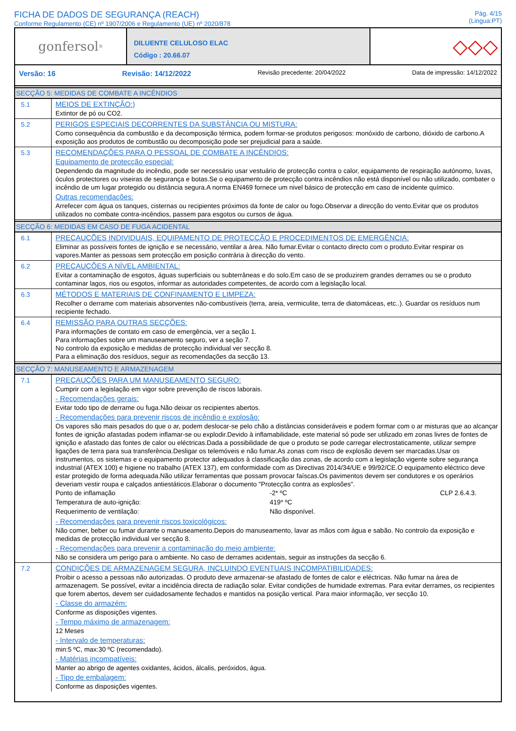FICHA DE DADOS DE SEGURANÇA (REACH)
Conforme Regulamento (CE) nº 1907/2006 e Regulamento (UE) nº 2020/878
Pág. 4/15
(Lingua:PT)
gonfersol<sup>®</sup>
DILUENTE CELULOSO ELAC
Código : 20.66.07
◇◇◇
Versão: 16 Revisão: 14/12/2022 Revisão precedente: 20/04/2022 Data de impressão: 14/12/2022
SECÇÃO 5: MEDIDAS DE COMBATE A INCÊNDIOS
5.1
MEIOS DE EXTINÇÃO:)
Extintor de pó ou CO2.
5.2
PERIGOS ESPECIAIS DECORRENTES DA SUBSTÂNCIA OU MISTURA:
Como consequência da combustão e da decomposição térmica, podem formar-se produtos perigosos: monóxido de carbono, dióxido de carbono.A exposição aos produtos de combustão ou decomposição pode ser prejudicial para a saúde.
5.3
RECOMENDAÇÕES PARA O PESSOAL DE COMBATE A INCÊNDIOS:
Equipamento de protecção especial:
Dependendo da magnitude do incêndio, pode ser necessário usar vestuário de protecção contra o calor, equipamento de respiração autónomo, luvas, óculos protectores ou viseiras de segurança e botas.Se o equipamento de protecção contra incêndios não está disponível ou não utilizado, combater o incêndio de um lugar protegido ou distância segura.A norma EN469 fornece um nivel básico de protecção em caso de incidente químico.
Outras recomendações:
Arrefecer com água os tanques, cisternas ou recipientes próximos da fonte de calor ou fogo.Observar a direcção do vento.Evitar que os produtos utilizados no combate contra-incêndios, passem para esgotos ou cursos de água.
SECÇÃO 6: MEDIDAS EM CASO DE FUGA ACIDENTAL
6.1
PRECAUÇÕES INDIVIDUAIS, EQUIPAMENTO DE PROTECÇÃO E PROCEDIMENTOS DE EMERGÊNCIA:
Eliminar as possíveis fontes de ignição e se necessário, ventilar a área. Não fumar.Evitar o contacto directo com o produto.Evitar respirar os vapores.Manter as pessoas sem protecção em posição contrária à direcção do vento.
6.2
PRECAUÇÕES A NÍVEL AMBIENTAL:
Evitar a contaminação de esgotos, águas superficiais ou subterrâneas e do solo.Em caso de se produzirem grandes derrames ou se o produto contaminar lagos, rios ou esgotos, informar as autoridades competentes, de acordo com a legislação local.
6.3
MÉTODOS E MATERIAIS DE CONFINAMENTO E LIMPEZA:
Recolher o derrame com materiais absorventes não-combustíveis (terra, areia, vermiculite, terra de diatomáceas, etc..). Guardar os resíduos num recipiente fechado.
6.4
REMISSÃO PARA OUTRAS SECÇÕES:
Para informações de contato em caso de emergência, ver a seção 1.
Para informações sobre um manuseamento seguro, ver a seção 7.
No controlo da exposição e medidas de protecção individual ver secção 8.
Para a eliminação dos resíduos, seguir as recomendações da secção 13.
SECÇÃO 7: MANUSEAMENTO E ARMAZENAGEM
7.1
PRECAUÇÕES PARA UM MANUSEAMENTO SEGURO:
Cumprir com a legislação em vigor sobre prevenção de riscos laborais.
- Recomendações gerais:
Evitar todo tipo de derrame ou fuga.Não deixar os recipientes abertos.
- Recomendações para prevenir riscos de incêndio e explosão:
Os vapores são mais pesados do que o ar, podem deslocar-se pelo chão a distâncias consideráveis e podem formar com o ar misturas que ao alcançar fontes de ignição afastadas podem inflamar-se ou explodir.Devido à inflamabilidade, este material só pode ser utilizado em zonas livres de fontes de ignição e afastado das fontes de calor ou eléctricas.Dada a possibilidade de que o produto se pode carregar electrostaticamente, utilizar sempre ligações de terra para sua transferência.Desligar os telemóveis e não fumar.As zonas com risco de explosão devem ser marcadas.Usar os instrumentos, os sistemas e o equipamento protector adequados à classificação das zonas, de acordo com a legislação vigente sobre segurança industrial (ATEX 100) e higiene no trabalho (ATEX 137), em conformidade com as Directivas 2014/34/UE e 99/92/CE.O equipamento eléctrico deve estar protegido de forma adequada.Não utilizar ferramentas que possam provocar faíscas.Os pavimentos devem ser condutores e os operários deveriam vestir roupa e calçados antiestáticos.Elaborar o documento "Protecção contra as explosões".
| Ponto de inflamação | -2* ºC | CLP 2.6.4.3. |
| Temperatura de auto-ignição: | 419* ºC | |
| Requerimento de ventilação: | Não disponível. | |
- Recomendações para prevenir riscos toxicológicos:
Não comer, beber ou fumar durante o manuseamento.Depois do manuseamento, lavar as mãos com água e sabão. No controlo da exposição e medidas de protecção individual ver secção 8.
- Recomendações para prevenir a contaminação do meio ambiente:
Não se considera um perigo para o ambiente. No caso de derrames acidentais, seguir as instruções da secção 6.
7.2
CONDIÇÕES DE ARMAZENAGEM SEGURA, INCLUINDO EVENTUAIS INCOMPATIBILIDADES:
Proibir o acesso a pessoas não autorizadas. O produto deve armazenar-se afastado de fontes de calor e eléctricas. Não fumar na área de armazenagem. Se possível, evitar a incidência directa de radiação solar. Evitar condições de humidade extremas. Para evitar derrames, os recipientes que forem abertos, devem ser cuidadosamente fechados e mantidos na posição vertical. Para maior informação, ver secção 10.
- Classe do armazém:
Conforme as disposições vigentes.
- Tempo máximo de armazenagem:
12 Meses
- Intervalo de temperaturas:
min:5 ºC, max:30 ºC (recomendado).
- Matérias incompatíveis:
Manter ao abrigo de agentes oxidantes, ácidos, álcalis, peróxidos, água.
- Tipo de embalagem:
Conforme as disposições vigentes.